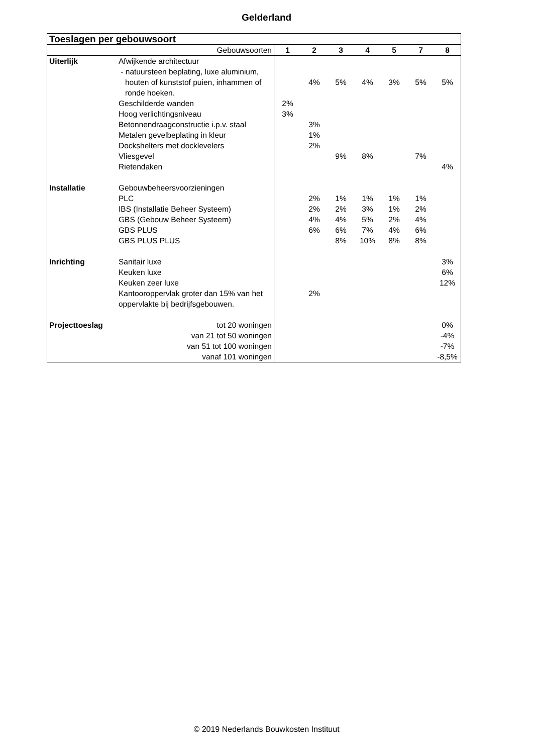Gelderland
| Toeslagen per gebouwsoort | | | | | | | | |
| --- | --- | --- | --- | --- | --- | --- | --- | --- |
| Gebouwsoorten | | 1 | 2 | 3 | 4 | 5 | 7 | 8 |
| Uiterlijk | Afwijkende architectuur | | | | | | | |
| | - natuursteen beplating, luxe aluminium, houten of kunststof puien, inhammen of ronde hoeken. | | 4% | 5% | 4% | 3% | 5% | 5% |
| | Geschilderde wanden | 2% | | | | | | |
| | Hoog verlichtingsniveau | 3% | | | | | | |
| | Betonnendraagconstructie i.p.v. staal | | 3% | | | | | |
| | Metalen gevelbeplating in kleur | | 1% | | | | | |
| | Dockshelters met docklevelers | | 2% | | | | | |
| | Vliesgevel | | | 9% | 8% | | 7% | |
| | Rietendaken | | | | | | | 4% |
| Installatie | Gebouwbeheersvoorzieningen | | | | | | | |
| | PLC | | 2% | 1% | 1% | 1% | 1% | |
| | IBS (Installatie Beheer Systeem) | | 2% | 2% | 3% | 1% | 2% | |
| | GBS (Gebouw Beheer Systeem) | | 4% | 4% | 5% | 2% | 4% | |
| | GBS PLUS | | 6% | 6% | 7% | 4% | 6% | |
| | GBS PLUS PLUS | | | 8% | 10% | 8% | 8% | |
| Inrichting | Sanitair luxe | | | | | | | 3% |
| | Keuken luxe | | | | | | | 6% |
| | Keuken zeer luxe | | | | | | | 12% |
| | Kantooroppervlak groter dan 15% van het oppervlakte bij bedrijfsgebouwen. | | 2% | | | | | |
| Projecttoeslag | tot 20 woningen | | | | | | | 0% |
| | van 21 tot 50 woningen | | | | | | | -4% |
| | van 51 tot 100 woningen | | | | | | | -7% |
| | vanaf 101 woningen | | | | | | | -8,5% |
© 2019 Nederlands Bouwkosten Instituut